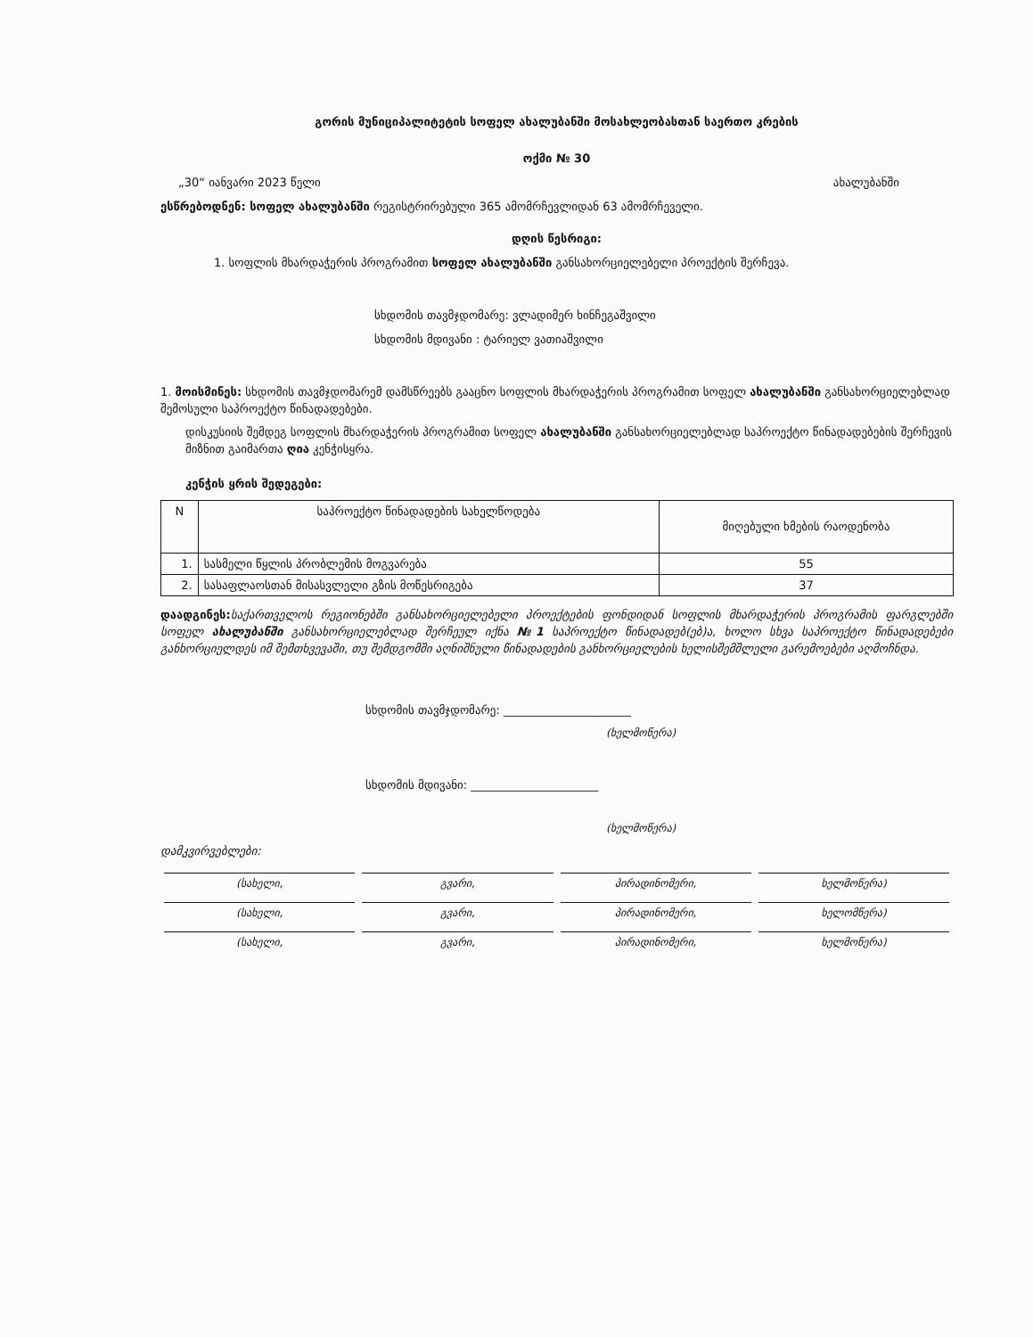გორის მუნიციპალიტეტის სოფელ ახალუბანში მოსახლეობასთან საერთო კრების
ოქმი № 30
„30“ იანვარი 2023 წელი ახალუბანში
ესწრებოდნენ: სოფელ ახალუბანში რეგისტრირებული 365 ამომრჩევლიდან 63 ამომრჩეველი.
დღის წესრიგი:
1. სოფლის მხარდაჭერის პროგრამით სოფელ ახალუბანში განსახორციელებელი პროექტის შერჩევა.
სხდომის თავმჯდომარე: ვლადიმერ ხინჩეგაშვილი
სხდომის მდივანი : ტარიელ ვათიაშვილი
1. მოისმინეს: სხდომის თავმჯდომარემ დამსწრეებს გააცნო სოფლის მხარდაჭერის პროგრამით სოფელ ახალუბანში განსახორციელებლად შემოსული საპროექტო წინადადებები.
დისკუსიის შემდეგ სოფლის მხარდაჭერის პროგრამით სოფელ ახალუბანში განსახორციელებლად საპროექტო წინადადებების შერჩევის მიზნით გაიმართა ღია კენჭისყრა.
კენჭის ყრის შედეგები:
| N | საპროექტო წინადადების სახელწოდება | მიღებული ხმების რაოდენობა |
| --- | --- | --- |
| 1. | სასმელი წყლის პრობლემის მოგვარება | 55 |
| 2. | სასაფლაოსთან მისასვლელი გზის მოწესრიგება | 37 |
დაადგინეს: საქართველოს რეგიონებში განსახორციელებელი პროექტების ფონდიდან სოფლის მხარდაჭერის პროგრამის ფარგლებში სოფელ ახალუბანში განსახორციელებლად შერჩეულ იქნა №1 საპროექტო წინადადებ(ებ)ა, ხოლო სხვა საპროექტო წინადადებები განხორციელდეს იმ შემთხვევაში, თუ შემდგომში აღნიშნული წინადადების განხორციელების ხელისშემშლელი გარემოებები აღმოჩნდა.
სხდომის თავმჯდომარე: ______________________
(ხელმოწერა)
სხდომის მდივანი: ______________________
(ხელმოწერა)
დამკვირვებლები:
(სახელი, გვარი, პირადინომერი, ხელმოწერა)
(სახელი, გვარი, პირადინომერი, ხელომწერა)
(სახელი, გვარი, პირადინომერი, ხელმოწერა)